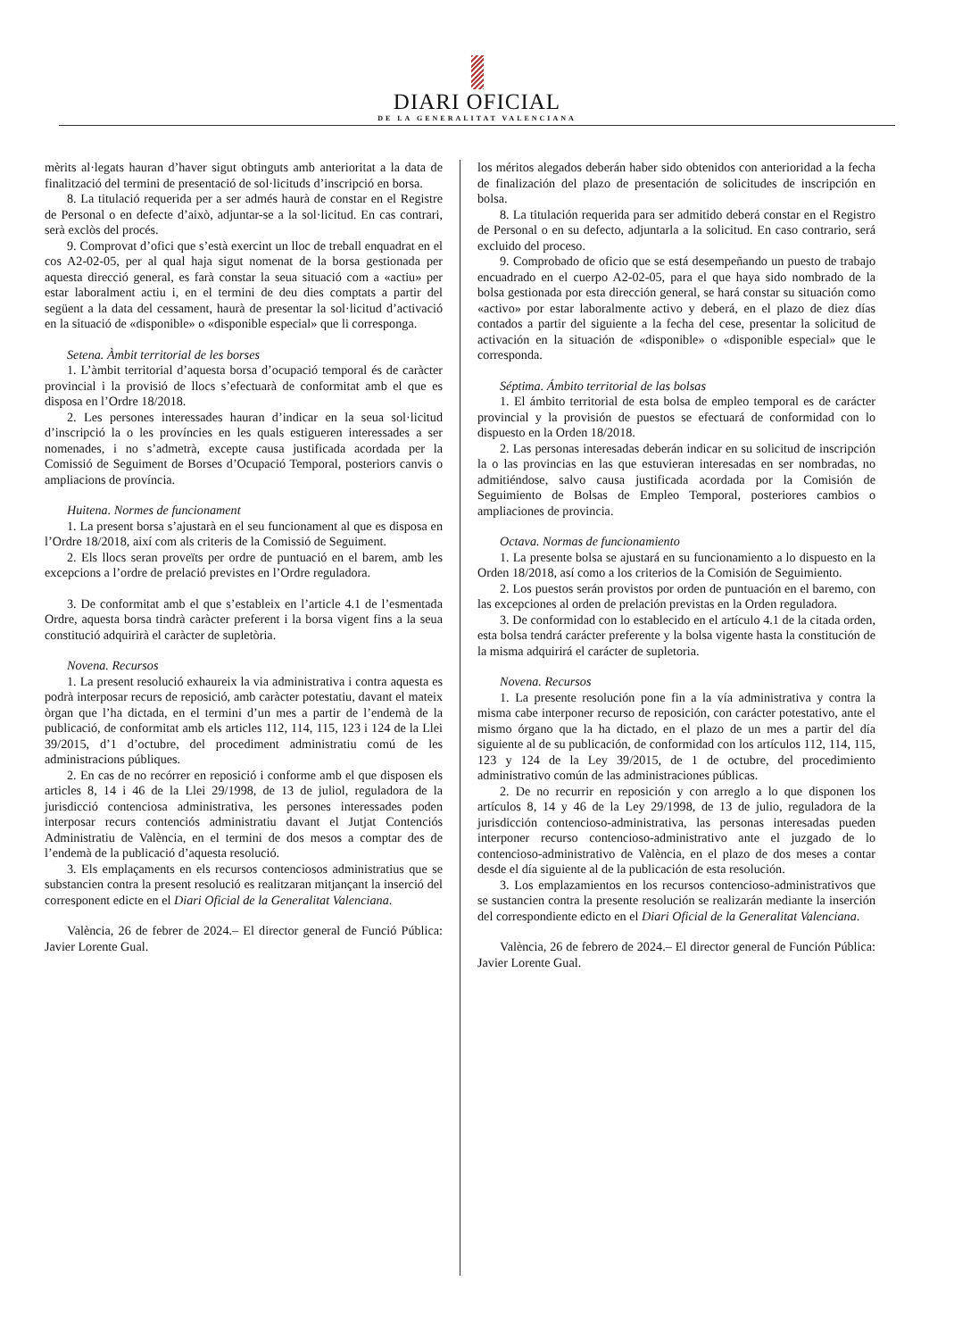DIARI OFICIAL
DE LA GENERALITAT VALENCIANA
mèrits al·legats hauran d’haver sigut obtinguts amb anterioritat a la data de finalització del termini de presentació de sol·licituds d’inscripció en borsa.
8. La titulació requerida per a ser admés haurà de constar en el Registre de Personal o en defecte d’això, adjuntar-se a la sol·licitud. En cas contrari, serà exclòs del procés.
9. Comprovat d’ofici que s’està exercint un lloc de treball enquadrat en el cos A2-02-05, per al qual haja sigut nomenat de la borsa gestionada per aquesta direcció general, es farà constar la seua situació com a «actiu» per estar laboralment actiu i, en el termini de deu dies comptats a partir del següent a la data del cessament, haurà de presentar la sol·licitud d’activació en la situació de «disponible» o «disponible especial» que li corresponga.
Setena. Àmbit territorial de les borses
1. L’àmbit territorial d’aquesta borsa d’ocupació temporal és de caràcter provincial i la provisió de llocs s’efectuarà de conformitat amb el que es disposa en l’Ordre 18/2018.
2. Les persones interessades hauran d’indicar en la seua sol·licitud d’inscripció la o les províncies en les quals estigueren interessades a ser nomenades, i no s’admetrà, excepte causa justificada acordada per la Comissió de Seguiment de Borses d’Ocupació Temporal, posteriors canvis o ampliacions de província.
Huitena. Normes de funcionament
1. La present borsa s’ajustarà en el seu funcionament al que es disposa en l’Ordre 18/2018, així com als criteris de la Comissió de Seguiment.
2. Els llocs seran proveïts per ordre de puntuació en el barem, amb les excepcions a l’ordre de prelació previstes en l’Ordre reguladora.
3. De conformitat amb el que s’estableix en l’article 4.1 de l’esmentada Ordre, aquesta borsa tindrà caràcter preferent i la borsa vigent fins a la seua constitució adquirirà el caràcter de supletòria.
Novena. Recursos
1. La present resolució exhaureix la via administrativa i contra aquesta es podrà interposar recurs de reposició, amb caràcter potestatiu, davant el mateix òrgan que l’ha dictada, en el termini d’un mes a partir de l’endemà de la publicació, de conformitat amb els articles 112, 114, 115, 123 i 124 de la Llei 39/2015, d’1 d’octubre, del procediment administratiu comú de les administracions públiques.
2. En cas de no recórrer en reposició i conforme amb el que disposen els articles 8, 14 i 46 de la Llei 29/1998, de 13 de juliol, reguladora de la jurisdicció contenciosa administrativa, les persones interessades poden interposar recurs contenciós administratiu davant el Jutjat Contenciós Administratiu de València, en el termini de dos mesos a comptar des de l’endemà de la publicació d’aquesta resolució.
3. Els emplaçaments en els recursos contenciosos administratius que se substancien contra la present resolució es realitzaran mitjançant la inserció del corresponent edicte en el Diari Oficial de la Generalitat Valenciana.
València, 26 de febrer de 2024.– El director general de Funció Pública: Javier Lorente Gual.
los méritos alegados deberán haber sido obtenidos con anterioridad a la fecha de finalización del plazo de presentación de solicitudes de inscripción en bolsa.
8. La titulación requerida para ser admitido deberá constar en el Registro de Personal o en su defecto, adjuntarla a la solicitud. En caso contrario, será excluido del proceso.
9. Comprobado de oficio que se está desempeñando un puesto de trabajo encuadrado en el cuerpo A2-02-05, para el que haya sido nombrado de la bolsa gestionada por esta dirección general, se hará constar su situación como «activo» por estar laboralmente activo y deberá, en el plazo de diez días contados a partir del siguiente a la fecha del cese, presentar la solicitud de activación en la situación de «disponible» o «disponible especial» que le corresponda.
Séptima. Ámbito territorial de las bolsas
1. El ámbito territorial de esta bolsa de empleo temporal es de carácter provincial y la provisión de puestos se efectuará de conformidad con lo dispuesto en la Orden 18/2018.
2. Las personas interesadas deberán indicar en su solicitud de inscripción la o las provincias en las que estuvieran interesadas en ser nombradas, no admitiéndose, salvo causa justificada acordada por la Comisión de Seguimiento de Bolsas de Empleo Temporal, posteriores cambios o ampliaciones de provincia.
Octava. Normas de funcionamiento
1. La presente bolsa se ajustará en su funcionamiento a lo dispuesto en la Orden 18/2018, así como a los criterios de la Comisión de Seguimiento.
2. Los puestos serán provistos por orden de puntuación en el baremo, con las excepciones al orden de prelación previstas en la Orden reguladora.
3. De conformidad con lo establecido en el artículo 4.1 de la citada orden, esta bolsa tendrá carácter preferente y la bolsa vigente hasta la constitución de la misma adquirirá el carácter de supletoria.
Novena. Recursos
1. La presente resolución pone fin a la vía administrativa y contra la misma cabe interponer recurso de reposición, con carácter potestativo, ante el mismo órgano que la ha dictado, en el plazo de un mes a partir del día siguiente al de su publicación, de conformidad con los artículos 112, 114, 115, 123 y 124 de la Ley 39/2015, de 1 de octubre, del procedimiento administrativo común de las administraciones públicas.
2. De no recurrir en reposición y con arreglo a lo que disponen los artículos 8, 14 y 46 de la Ley 29/1998, de 13 de julio, reguladora de la jurisdicción contencioso-administrativa, las personas interesadas pueden interponer recurso contencioso-administrativo ante el juzgado de lo contencioso-administrativo de València, en el plazo de dos meses a contar desde el día siguiente al de la publicación de esta resolución.
3. Los emplazamientos en los recursos contencioso-administrativos que se sustancien contra la presente resolución se realizarán mediante la inserción del correspondiente edicto en el Diari Oficial de la Generalitat Valenciana.
València, 26 de febrero de 2024.– El director general de Función Pública: Javier Lorente Gual.